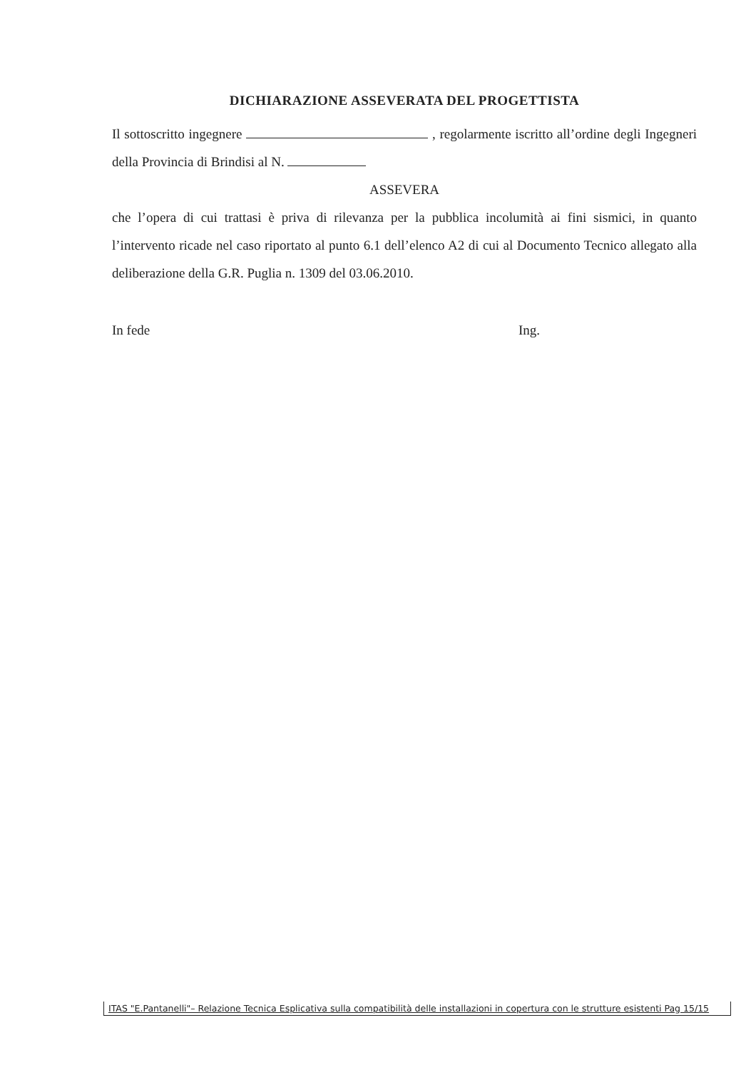DICHIARAZIONE ASSEVERATA DEL PROGETTISTA
Il sottoscritto ingegnere , regolarmente iscritto all’ordine degli Ingegneri della Provincia di Brindisi al N.
ASSEVERA
che l’opera di cui trattasi è priva di rilevanza per la pubblica incolumità ai fini sismici, in quanto l’intervento ricade nel caso riportato al punto 6.1 dell’elenco A2 di cui al Documento Tecnico allegato alla deliberazione della G.R. Puglia n. 1309 del 03.06.2010.
In fede Ing.
ITAS "E.Pantanelli"– Relazione Tecnica Esplicativa sulla compatibilità delle installazioni in copertura con le strutture esistenti Pag 15/15